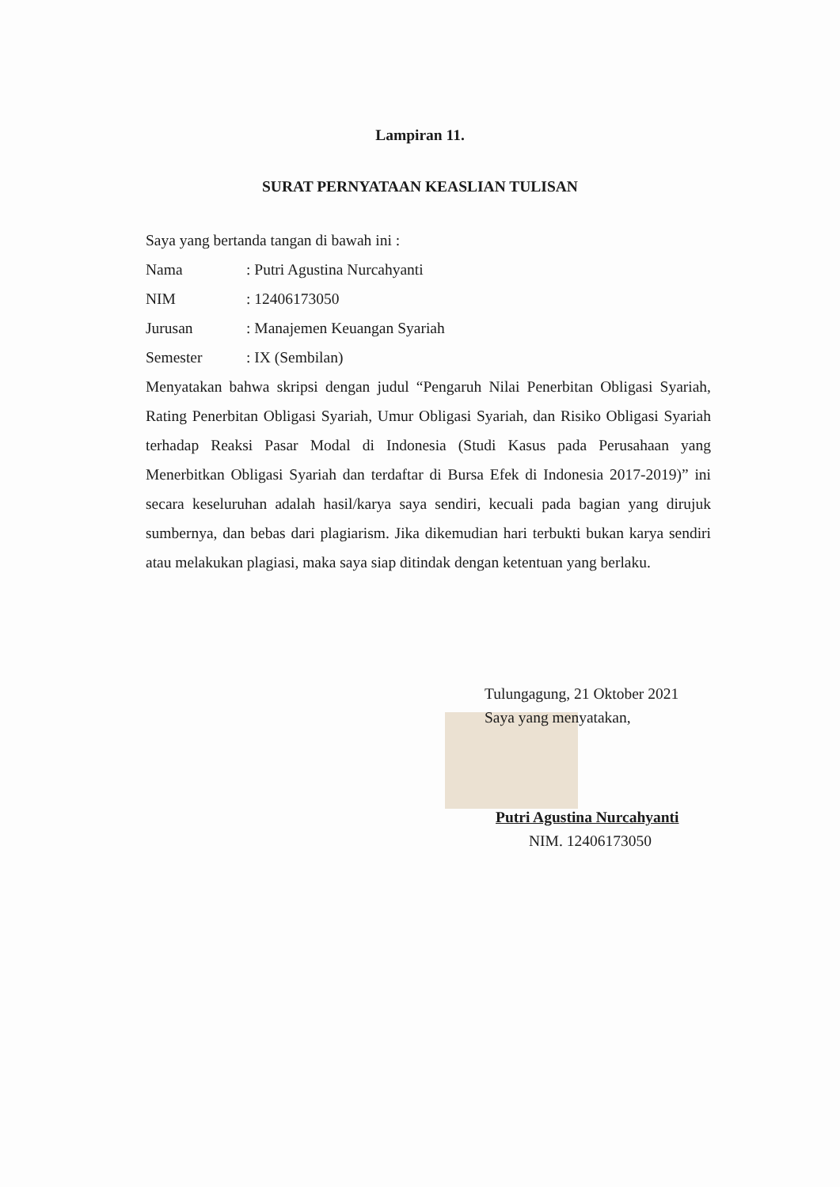Lampiran 11.
SURAT PERNYATAAN KEASLIAN TULISAN
Saya yang bertanda tangan di bawah ini :
Nama: Putri Agustina Nurcahyanti
NIM: 12406173050
Jurusan: Manajemen Keuangan Syariah
Semester: IX (Sembilan)
Menyatakan bahwa skripsi dengan judul “Pengaruh Nilai Penerbitan Obligasi Syariah, Rating Penerbitan Obligasi Syariah, Umur Obligasi Syariah, dan Risiko Obligasi Syariah terhadap Reaksi Pasar Modal di Indonesia (Studi Kasus pada Perusahaan yang Menerbitkan Obligasi Syariah dan terdaftar di Bursa Efek di Indonesia 2017-2019)” ini secara keseluruhan adalah hasil/karya saya sendiri, kecuali pada bagian yang dirujuk sumbernya, dan bebas dari plagiarism. Jika dikemudian hari terbukti bukan karya sendiri atau melakukan plagiasi, maka saya siap ditindak dengan ketentuan yang berlaku.
Tulungagung, 21 Oktober 2021
Saya yang menyatakan,
Putri Agustina Nurcahyanti
NIM. 12406173050